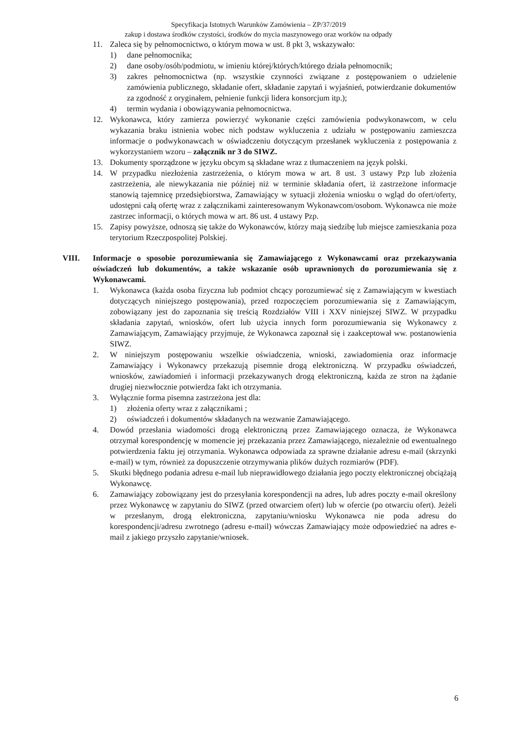Specyfikacja Istotnych Warunków Zamówienia – ZP/37/2019
zakup i dostawa środków czystości, środków do mycia maszynowego oraz worków na odpady
11. Zaleca się by pełnomocnictwo, o którym mowa w ust. 8 pkt 3, wskazywało:
1) dane pełnomocnika;
2) dane osoby/osób/podmiotu, w imieniu której/których/którego działa pełnomocnik;
3) zakres pełnomocnictwa (np. wszystkie czynności związane z postępowaniem o udzielenie zamówienia publicznego, składanie ofert, składanie zapytań i wyjaśnień, potwierdzanie dokumentów za zgodność z oryginałem, pełnienie funkcji lidera konsorcjum itp.);
4) termin wydania i obowiązywania pełnomocnictwa.
12. Wykonawca, który zamierza powierzyć wykonanie części zamówienia podwykonawcom, w celu wykazania braku istnienia wobec nich podstaw wykluczenia z udziału w postępowaniu zamieszcza informacje o podwykonawcach w oświadczeniu dotyczącym przesłanek wykluczenia z postępowania z wykorzystaniem wzoru – załącznik nr 3 do SIWZ.
13. Dokumenty sporządzone w języku obcym są składane wraz z tłumaczeniem na język polski.
14. W przypadku niezłożenia zastrzeżenia, o którym mowa w art. 8 ust. 3 ustawy Pzp lub złożenia zastrzeżenia, ale niewykazania nie później niż w terminie składania ofert, iż zastrzeżone informacje stanowią tajemnicę przedsiębiorstwa, Zamawiający w sytuacji złożenia wniosku o wgląd do ofert/oferty, udostępni całą ofertę wraz z załącznikami zainteresowanym Wykonawcom/osobom. Wykonawca nie może zastrzec informacji, o których mowa w art. 86 ust. 4 ustawy Pzp.
15. Zapisy powyższe, odnoszą się także do Wykonawców, którzy mają siedzibę lub miejsce zamieszkania poza terytorium Rzeczpospolitej Polskiej.
VIII. Informacje o sposobie porozumiewania się Zamawiającego z Wykonawcami oraz przekazywania oświadczeń lub dokumentów, a także wskazanie osób uprawnionych do porozumiewania się z Wykonawcami.
1. Wykonawca (każda osoba fizyczna lub podmiot chcący porozumiewać się z Zamawiającym w kwestiach dotyczących niniejszego postępowania), przed rozpoczęciem porozumiewania się z Zamawiającym, zobowiązany jest do zapoznania się treścią Rozdziałów VIII i XXV niniejszej SIWZ. W przypadku składania zapytań, wniosków, ofert lub użycia innych form porozumiewania się Wykonawcy z Zamawiającym, Zamawiający przyjmuje, że Wykonawca zapoznał się i zaakceptował ww. postanowienia SIWZ.
2. W niniejszym postępowaniu wszelkie oświadczenia, wnioski, zawiadomienia oraz informacje Zamawiający i Wykonawcy przekazują pisemnie drogą elektroniczną. W przypadku oświadczeń, wniosków, zawiadomień i informacji przekazywanych drogą elektroniczną, każda ze stron na żądanie drugiej niezwłocznie potwierdza fakt ich otrzymania.
3. Wyłącznie forma pisemna zastrzeżona jest dla:
1) złożenia oferty wraz z załącznikami ;
2) oświadczeń i dokumentów składanych na wezwanie Zamawiającego.
4. Dowód przesłania wiadomości drogą elektroniczną przez Zamawiającego oznacza, że Wykonawca otrzymał korespondencję w momencie jej przekazania przez Zamawiającego, niezależnie od ewentualnego potwierdzenia faktu jej otrzymania. Wykonawca odpowiada za sprawne działanie adresu e-mail (skrzynki e-mail) w tym, również za dopuszczenie otrzymywania plików dużych rozmiarów (PDF).
5. Skutki błędnego podania adresu e-mail lub nieprawidłowego działania jego poczty elektronicznej obciążają Wykonawcę.
6. Zamawiający zobowiązany jest do przesyłania korespondencji na adres, lub adres poczty e-mail określony przez Wykonawcę w zapytaniu do SIWZ (przed otwarciem ofert) lub w ofercie (po otwarciu ofert). Jeżeli w przesłanym, drogą elektroniczna, zapytaniu/wniosku Wykonawca nie poda adresu do korespondencji/adresu zwrotnego (adresu e-mail) wówczas Zamawiający może odpowiedzieć na adres e-mail z jakiego przyszło zapytanie/wniosek.
6